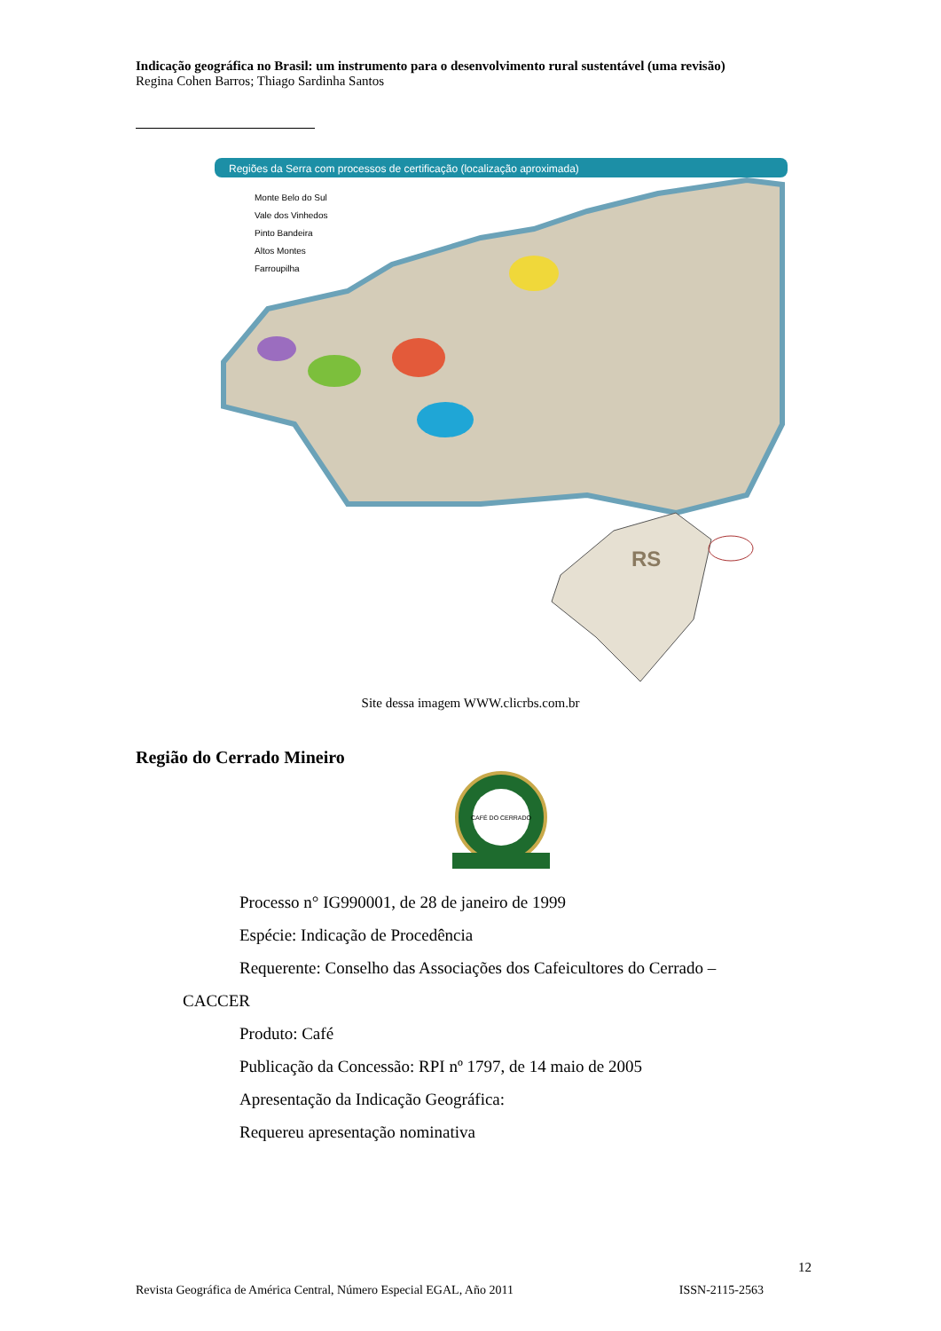Indicação geográfica no Brasil: um instrumento para o desenvolvimento rural sustentável (uma revisão)
Regina Cohen Barros; Thiago Sardinha Santos
Regiões da Serra com processos de certificação (localização aproximada)
Monte Belo do Sul
Vale dos Vinhedos
Pinto Bandeira
Altos Montes
Farroupilha
RS
Site dessa imagem WWW.clicrbs.com.br
Região do Cerrado Mineiro
CAFÉ DO CERRADO
Processo n° IG990001, de 28 de janeiro de 1999
Espécie: Indicação de Procedência
Requerente: Conselho das Associações dos Cafeicultores do Cerrado –
CACCER
Produto: Café
Publicação da Concessão: RPI nº 1797, de 14 maio de 2005
Apresentação da Indicação Geográfica:
Requereu apresentação nominativa
12
Revista Geográfica de América Central, Número Especial EGAL, Año 2011 ISSN-2115-2563